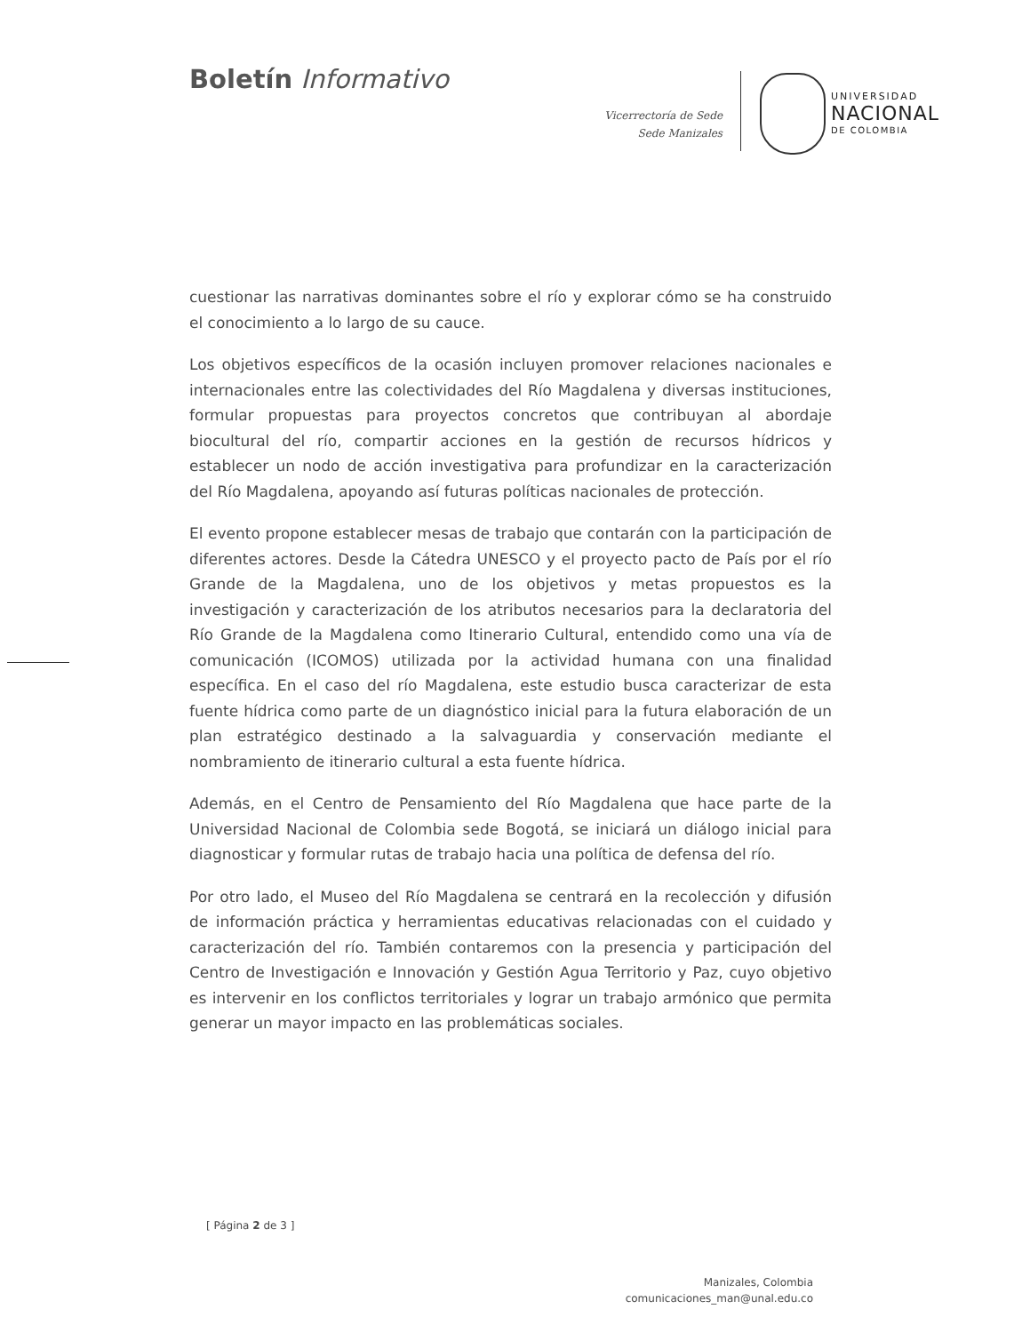Boletín Informativo
Vicerrectoría de Sede
Sede Manizales
UNIVERSIDAD
NACIONAL
DE COLOMBIA
cuestionar las narrativas dominantes sobre el río y explorar cómo se ha construido el conocimiento a lo largo de su cauce.
Los objetivos específicos de la ocasión incluyen promover relaciones nacionales e internacionales entre las colectividades del Río Magdalena y diversas instituciones, formular propuestas para proyectos concretos que contribuyan al abordaje biocultural del río, compartir acciones en la gestión de recursos hídricos y establecer un nodo de acción investigativa para profundizar en la caracterización del Río Magdalena, apoyando así futuras políticas nacionales de protección.
El evento propone establecer mesas de trabajo que contarán con la participación de diferentes actores. Desde la Cátedra UNESCO y el proyecto pacto de País por el río Grande de la Magdalena, uno de los objetivos y metas propuestos es la investigación y caracterización de los atributos necesarios para la declaratoria del Río Grande de la Magdalena como Itinerario Cultural, entendido como una vía de comunicación (ICOMOS) utilizada por la actividad humana con una finalidad específica. En el caso del río Magdalena, este estudio busca caracterizar de esta fuente hídrica como parte de un diagnóstico inicial para la futura elaboración de un plan estratégico destinado a la salvaguardia y conservación mediante el nombramiento de itinerario cultural a esta fuente hídrica.
Además, en el Centro de Pensamiento del Río Magdalena que hace parte de la Universidad Nacional de Colombia sede Bogotá, se iniciará un diálogo inicial para diagnosticar y formular rutas de trabajo hacia una política de defensa del río.
Por otro lado, el Museo del Río Magdalena se centrará en la recolección y difusión de información práctica y herramientas educativas relacionadas con el cuidado y caracterización del río. También contaremos con la presencia y participación del Centro de Investigación e Innovación y Gestión Agua Territorio y Paz, cuyo objetivo es intervenir en los conflictos territoriales y lograr un trabajo armónico que permita generar un mayor impacto en las problemáticas sociales.
[ Página 2 de 3 ]
Manizales, Colombia
comunicaciones_man@unal.edu.co